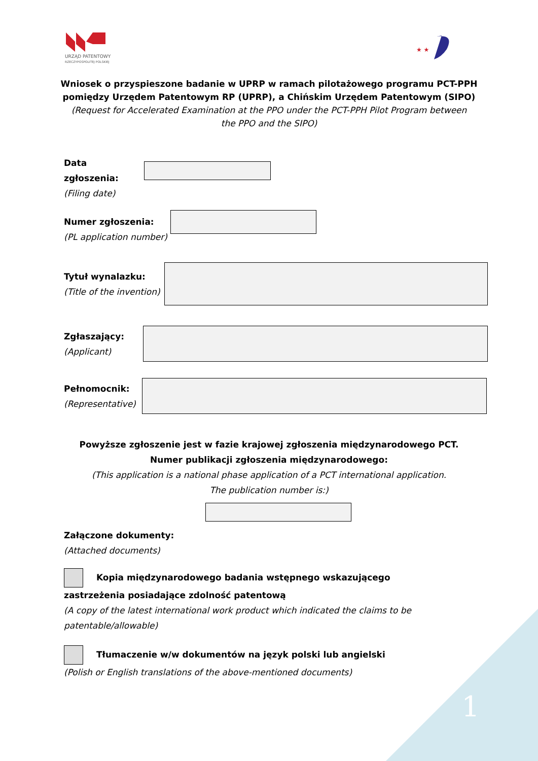URZĄD PATENTOWY
RZECZYPOSPOLITEJ POLSKIEJ
★ ★
Wniosek o przyspieszone badanie w UPRP w ramach pilotażowego programu PCT-PPH
pomiędzy Urzędem Patentowym RP (UPRP), a Chińskim Urzędem Patentowym (SIPO)
(Request for Accelerated Examination at the PPO under the PCT-PPH Pilot Program between
the PPO and the SIPO)
Data zgłoszenia:
(Filing date)
Numer zgłoszenia:
(PL application number)
Tytuł wynalazku:
(Title of the invention)
Zgłaszający:
(Applicant)
Pełnomocnik:
(Representative)
Powyższe zgłoszenie jest w fazie krajowej zgłoszenia międzynarodowego PCT.
Numer publikacji zgłoszenia międzynarodowego:
(This application is a national phase application of a PCT international application.
The publication number is:)
Załączone dokumenty:
(Attached documents)
Kopia międzynarodowego badania wstępnego wskazującego zastrzeżenia posiadające zdolność patentową
(A copy of the latest international work product which indicated the claims to be patentable/allowable)
Tłumaczenie w/w dokumentów na język polski lub angielski
(Polish or English translations of the above-mentioned documents)
1